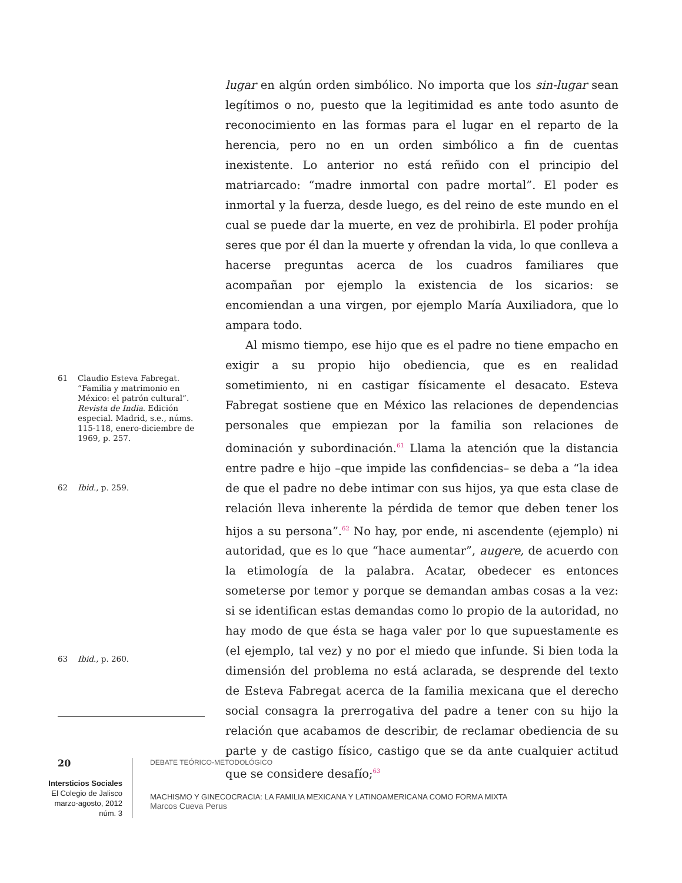lugar en algún orden simbólico. No importa que los sin-lugar sean legítimos o no, puesto que la legitimidad es ante todo asunto de reconocimiento en las formas para el lugar en el reparto de la herencia, pero no en un orden simbólico a fin de cuentas inexistente. Lo anterior no está reñido con el principio del matriarcado: “madre inmortal con padre mortal”. El poder es inmortal y la fuerza, desde luego, es del reino de este mundo en el cual se puede dar la muerte, en vez de prohibirla. El poder prohíja seres que por él dan la muerte y ofrendan la vida, lo que conlleva a hacerse preguntas acerca de los cuadros familiares que acompañan por ejemplo la existencia de los sicarios: se encomiendan a una virgen, por ejemplo María Auxiliadora, que lo ampara todo.
Al mismo tiempo, ese hijo que es el padre no tiene empacho en exigir a su propio hijo obediencia, que es en realidad sometimiento, ni en castigar físicamente el desacato. Esteva Fabregat sostiene que en México las relaciones de dependencias personales que empiezan por la familia son relaciones de dominación y subordinación.<sup>61</sup> Llama la atención que la distancia entre padre e hijo –que impide las confidencias– se deba a “la idea de que el padre no debe intimar con sus hijos, ya que esta clase de relación lleva inherente la pérdida de temor que deben tener los hijos a su persona”.<sup>62</sup> No hay, por ende, ni ascendente (ejemplo) ni autoridad, que es lo que “hace aumentar”, augere, de acuerdo con la etimología de la palabra. Acatar, obedecer es entonces someterse por temor y porque se demandan ambas cosas a la vez: si se identifican estas demandas como lo propio de la autoridad, no hay modo de que ésta se haga valer por lo que supuestamente es (el ejemplo, tal vez) y no por el miedo que infunde. Si bien toda la dimensión del problema no está aclarada, se desprende del texto de Esteva Fabregat acerca de la familia mexicana que el derecho social consagra la prerrogativa del padre a tener con su hijo la relación que acabamos de describir, de reclamar obediencia de su parte y de castigo físico, castigo que se da ante cualquier actitud que se considere desafío;<sup>63</sup>
61 Claudio Esteva Fabregat. “Familia y matrimonio en México: el patrón cultural”. Revista de India. Edición especial. Madrid, s.e., núms. 115-118, enero-diciembre de 1969, p. 257.
62 Ibid., p. 259.
63 Ibid., p. 260.
20
Intersticios Sociales
El Colegio de Jalisco
marzo-agosto, 2012
núm. 3
DEBATE TEÓRICO-METODOLÓGICO
MACHISMO Y GINECOCRACIA: LA FAMILIA MEXICANA Y LATINOAMERICANA COMO FORMA MIXTA
Marcos Cueva Perus